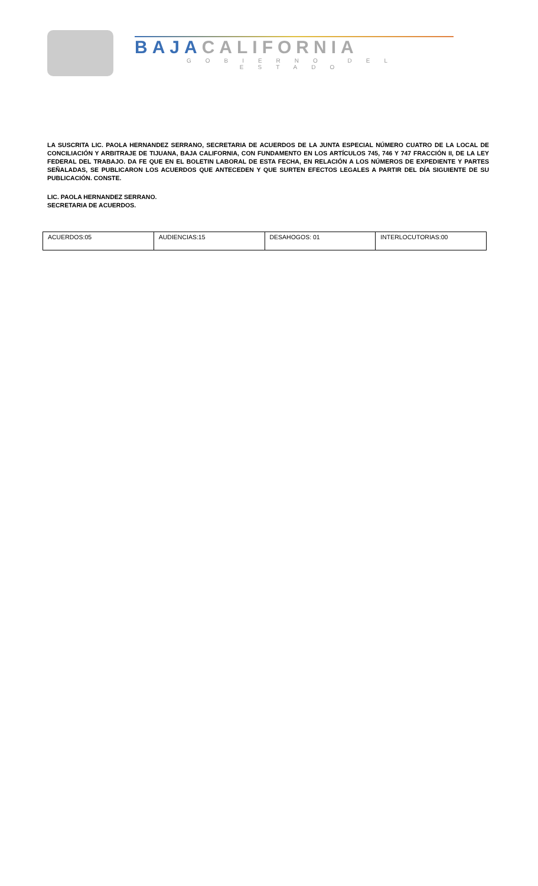BAJACALIFORNIA
GOBIERNO DEL ESTADO
LA SUSCRITA LIC. PAOLA HERNANDEZ SERRANO, SECRETARIA DE ACUERDOS DE LA JUNTA ESPECIAL NÚMERO CUATRO DE LA LOCAL DE CONCILIACIÓN Y ARBITRAJE DE TIJUANA, BAJA CALIFORNIA, CON FUNDAMENTO EN LOS ARTÍCULOS 745, 746 Y 747 FRACCIÓN II, DE LA LEY FEDERAL DEL TRABAJO. DA FE QUE EN EL BOLETIN LABORAL DE ESTA FECHA, EN RELACIÓN A LOS NÚMEROS DE EXPEDIENTE Y PARTES SEÑALADAS, SE PUBLICARON LOS ACUERDOS QUE ANTECEDEN Y QUE SURTEN EFECTOS LEGALES A PARTIR DEL DÍA SIGUIENTE DE SU PUBLICACIÓN. CONSTE.
LIC. PAOLA HERNANDEZ SERRANO.
SECRETARIA DE ACUERDOS.
| ACUERDOS:05 | AUDIENCIAS:15 | DESAHOGOS: 01 | INTERLOCUTORIAS:00 |